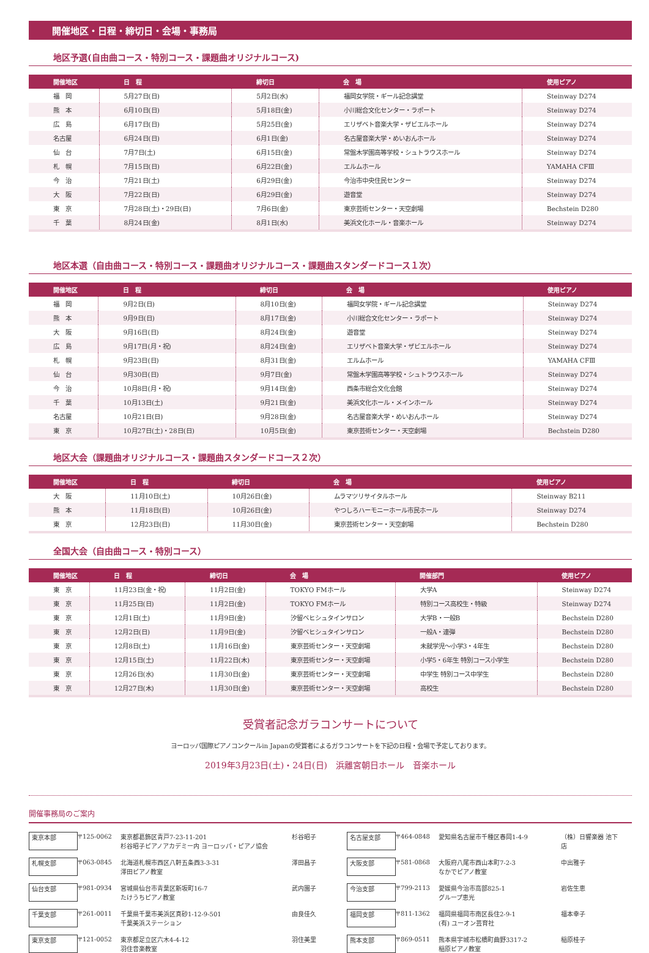開催地区・日程・締切日・会場・事務局
地区予選(自由曲コース・特別コース・課題曲オリジナルコース)
| 開催地区 | 日 程 | 締切日 | 会 場 | 使用ピアノ |
| --- | --- | --- | --- | --- |
| 福 岡 | 5月27日(日) | 5月2日(水) | 福岡女学院・ギール記念講堂 | Steinway D274 |
| 熊 本 | 6月10日(日) | 5月18日(金) | 小川総合文化センター・ラポート | Steinway D274 |
| 広 島 | 6月17日(日) | 5月25日(金) | エリザベト音楽大学・ザビエルホール | Steinway D274 |
| 名古屋 | 6月24日(日) | 6月1日(金) | 名古屋音楽大学・めいおんホール | Steinway D274 |
| 仙 台 | 7月7日(土) | 6月15日(金) | 常盤木学園高等学校・シュトラウスホール | Steinway D274 |
| 札 幌 | 7月15日(日) | 6月22日(金) | エルムホール | YAMAHA CFⅢ |
| 今 治 | 7月21日(土) | 6月29日(金) | 今治市中央住民センター | Steinway D274 |
| 大 阪 | 7月22日(日) | 6月29日(金) | 遊音堂 | Steinway D274 |
| 東 京 | 7月28日(土)・29日(日) | 7月6日(金) | 東京芸術センター・天空劇場 | Bechstein D280 |
| 千 葉 | 8月24日(金) | 8月1日(水) | 美浜文化ホール・音楽ホール | Steinway D274 |
地区本選（自由曲コース・特別コース・課題曲オリジナルコース・課題曲スタンダードコース１次）
| 開催地区 | 日 程 | 締切日 | 会 場 | 使用ピアノ |
| --- | --- | --- | --- | --- |
| 福 岡 | 9月2日(日) | 8月10日(金) | 福岡女学院・ギール記念講堂 | Steinway D274 |
| 熊 本 | 9月9日(日) | 8月17日(金) | 小川総合文化センター・ラポート | Steinway D274 |
| 大 阪 | 9月16日(日) | 8月24日(金) | 遊音堂 | Steinway D274 |
| 広 島 | 9月17日(月・祝) | 8月24日(金) | エリザベト音楽大学・ザビエルホール | Steinway D274 |
| 札 幌 | 9月23日(日) | 8月31日(金) | エルムホール | YAMAHA CFⅢ |
| 仙 台 | 9月30日(日) | 9月7日(金) | 常盤木学園高等学校・シュトラウスホール | Steinway D274 |
| 今 治 | 10月8日(月・祝) | 9月14日(金) | 西条市総合文化会館 | Steinway D274 |
| 千 葉 | 10月13日(土) | 9月21日(金) | 美浜文化ホール・メインホール | Steinway D274 |
| 名古屋 | 10月21日(日) | 9月28日(金) | 名古屋音楽大学・めいおんホール | Steinway D274 |
| 東 京 | 10月27日(土)・28日(日) | 10月5日(金) | 東京芸術センター・天空劇場 | Bechstein D280 |
地区大会（課題曲オリジナルコース・課題曲スタンダードコース２次）
| 開催地区 | 日 程 | 締切日 | 会 場 | 使用ピアノ |
| --- | --- | --- | --- | --- |
| 大 阪 | 11月10日(土) | 10月26日(金) | ムラマツリサイタルホール | Steinway B211 |
| 熊 本 | 11月18日(日) | 10月26日(金) | やつしろハーモニーホール市民ホール | Steinway D274 |
| 東 京 | 12月23日(日) | 11月30日(金) | 東京芸術センター・天空劇場 | Bechstein D280 |
全国大会（自由曲コース・特別コース）
| 開催地区 | 日 程 | 締切日 | 会 場 | 開催部門 | 使用ピアノ |
| --- | --- | --- | --- | --- | --- |
| 東 京 | 11月23日(金・祝) | 11月2日(金) | TOKYO FMホール | 大学A | Steinway D274 |
| 東 京 | 11月25日(日) | 11月2日(金) | TOKYO FMホール | 特別コース高校生・特級 | Steinway D274 |
| 東 京 | 12月1日(土) | 11月9日(金) | 汐留ベヒシュタインサロン | 大学B・一般B | Bechstein D280 |
| 東 京 | 12月2日(日) | 11月9日(金) | 汐留ベヒシュタインサロン | 一般A・連弾 | Bechstein D280 |
| 東 京 | 12月8日(土) | 11月16日(金) | 東京芸術センター・天空劇場 | 未就学児～小学3・4年生 | Bechstein D280 |
| 東 京 | 12月15日(土) | 11月22日(木) | 東京芸術センター・天空劇場 | 小学5・6年生 特別コース小学生 | Bechstein D280 |
| 東 京 | 12月26日(水) | 11月30日(金) | 東京芸術センター・天空劇場 | 中学生 特別コース中学生 | Bechstein D280 |
| 東 京 | 12月27日(木) | 11月30日(金) | 東京芸術センター・天空劇場 | 高校生 | Bechstein D280 |
受賞者記念ガラコンサートについて
ヨーロッパ国際ピアノコンクールin Japanの受賞者によるガラコンサートを下記の日程・会場で予定しております。
2019年3月23日(土)・24日(日)　浜離宮朝日ホール　音楽ホール
開催事務局のご案内
東京本部 〒125-0062 東京都葛飾区青戸7-23-11-201
杉谷昭子ピアノアカデミー内 ヨーロッパ・ピアノ協会 杉谷昭子 名古屋支部 〒464-0848 愛知県名古屋市千種区春岡1-4-9 （株）日響楽器 池下店 札幌支部 〒063-0845 北海道札幌市西区八軒五条西3-3-31
澤田ピアノ教室 澤田昌子 大阪支部 〒581-0868 大阪府八尾市西山本町7-2-3
なかでピアノ教室 中出雅子 仙台支部 〒981-0934 宮城県仙台市青葉区新坂町16-7
たけうちピアノ教室 武内園子 今治支部 〒799-2113 愛媛県今治市高部825-1
グループ恵光 岩佐生恵 千葉支部 〒261-0011 千葉県千葉市美浜区真砂1-12-9-501
千葉美浜ステーション 由良佳久 福岡支部 〒811-1362 福岡県福岡市南区長住2-9-1
(有) ユーオン芸育社 福本幸子 東京支部 〒121-0052 東京都足立区六木4-4-12
羽住音楽教室 羽住美里 熊本支部 〒869-0511 熊本県宇城市松橋町曲野3317-2
稲原ピアノ教室 稲原桂子